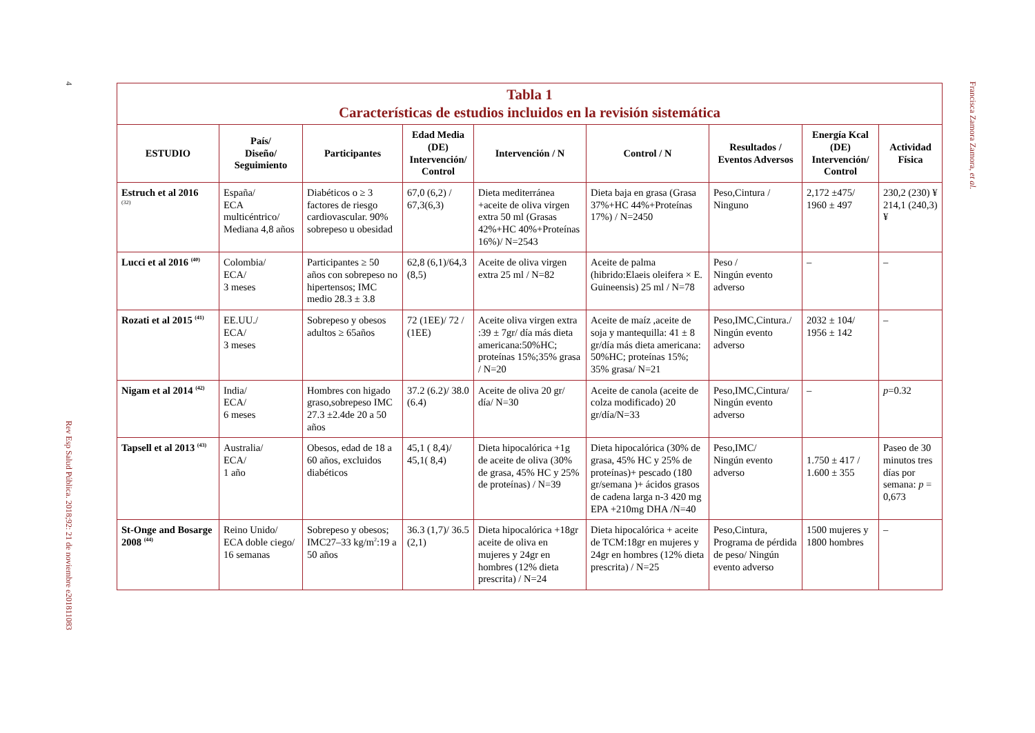4
| Tabla 1 Características de estudios incluidos en la revisión sistemática | | | | | | | | |
| ESTUDIO | País/ Diseño/ Seguimiento | Participantes | Edad Media (DE) Intervención/ Control | Intervención / N | Control / N | Resultados / Eventos Adversos | Energía Kcal (DE) Intervención/ Control | Actividad Física |
| Estruch et al 2016 <sup>(32)</sup> | España/ ECA multicéntrico/ Mediana 4,8 años | Diabéticos o ≥ 3 factores de riesgo cardiovascular. 90% sobrepeso u obesidad | 67,0 (6,2) / 67,3(6,3) | Dieta mediterránea +aceite de oliva virgen extra 50 ml (Grasas 42%+HC 40%+Proteínas 16%)/ N=2543 | Dieta baja en grasa (Grasa 37%+HC 44%+Proteínas 17%) / N=2450 | Peso,Cintura / Ninguno | 2,172 ±475/ 1960 ± 497 | 230,2 (230) ¥ 214,1 (240,3) ¥ |
| Lucci et al 2016 <sup>(40)</sup> | Colombia/ ECA/ 3 meses | Participantes ≥ 50 años con sobrepeso no hipertensos; IMC medio 28.3 ± 3.8 | 62,8 (6,1)/64,3 (8,5) | Aceite de oliva virgen extra 25 ml / N=82 | Aceite de palma (hibrido:Elaeis oleifera × E. Guineensis) 25 ml / N=78 | Peso / Ningún evento adverso | – | – |
| Rozati et al 2015 <sup>(41)</sup> | EE.UU./ ECA/ 3 meses | Sobrepeso y obesos adultos ≥ 65años | 72 (1EE)/ 72 / (1EE) | Aceite oliva virgen extra :39 ± 7gr/ día más dieta americana:50%HC; proteínas 15%;35% grasa / N=20 | Aceite de maíz ,aceite de soja y mantequilla: 41 ± 8 gr/día más dieta americana: 50%HC; proteínas 15%; 35% grasa/ N=21 | Peso,IMC,Cintura./ Ningún evento adverso | 2032 ± 104/ 1956 ± 142 | – |
| Nigam et al 2014 <sup>(42)</sup> | India/ ECA/ 6 meses | Hombres con higado graso,sobrepeso IMC 27.3 ±2.4de 20 a 50 años | 37.2 (6.2)/ 38.0 (6.4) | Aceite de oliva 20 gr/ día/ N=30 | Aceite de canola (aceite de colza modificado) 20 gr/día/N=33 | Peso,IMC,Cintura/ Ningún evento adverso | – | p =0.32 |
| Tapsell et al 2013 <sup>(43)</sup> | Australia/ ECA/ 1 año | Obesos, edad de 18 a 60 años, excluidos diabéticos | 45,1 ( 8,4)/ 45,1( 8,4) | Dieta hipocalórica +1g de aceite de oliva (30% de grasa, 45% HC y 25% de proteínas) / N=39 | Dieta hipocalórica (30% de grasa, 45% HC y 25% de proteínas)+ pescado (180 gr/semana )+ ácidos grasos de cadena larga n-3 420 mg EPA +210mg DHA /N=40 | Peso,IMC/ Ningún evento adverso | 1.750 ± 417 / 1.600 ± 355 | Paseo de 30 minutos tres días por semana: p = 0,673 |
| St-Onge and Bosarge 2008 <sup>(44)</sup> | Reino Unido/ ECA doble ciego/ 16 semanas | Sobrepeso y obesos; IMC27–33 kg/m<sup>2</sup>:19 a 50 años | 36.3 (1,7)/ 36.5 (2,1) | Dieta hipocalórica +18gr aceite de oliva en mujeres y 24gr en hombres (12% dieta prescrita) / N=24 | Dieta hipocalórica + aceite de TCM:18gr en mujeres y 24gr en hombres (12% dieta prescrita) / N=25 | Peso,Cintura, Programa de pérdida de peso/ Ningún evento adverso | 1500 mujeres y 1800 hombres | – |
Rev Esp Salud Pública. 2018;92: 21 de noviembre e201811083
Francisca Zamora Zamora, et al.